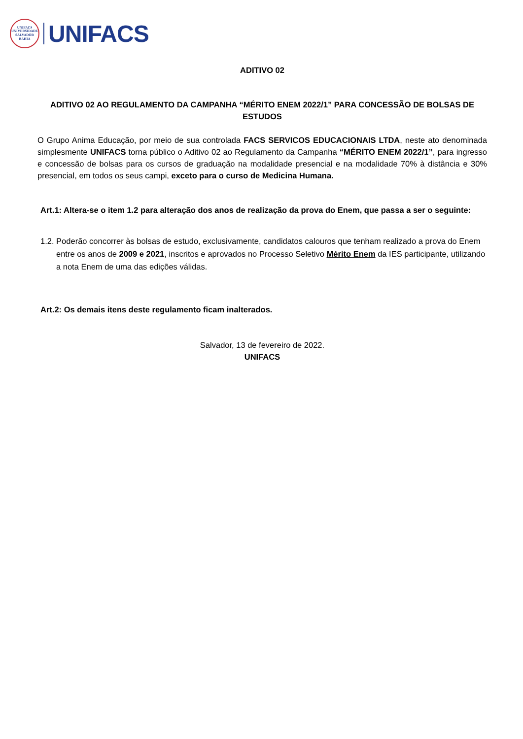UNIFACS
UNIVERSIDADE
SALVADOR
BAHIA
UNIFACS
ADITIVO 02
ADITIVO 02 AO REGULAMENTO DA CAMPANHA “MÉRITO ENEM 2022/1” PARA CONCESSÃO DE BOLSAS DE ESTUDOS
O Grupo Anima Educação, por meio de sua controlada FACS SERVICOS EDUCACIONAIS LTDA, neste ato denominada simplesmente UNIFACS torna público o Aditivo 02 ao Regulamento da Campanha “MÉRITO ENEM 2022/1”, para ingresso e concessão de bolsas para os cursos de graduação na modalidade presencial e na modalidade 70% à distância e 30% presencial, em todos os seus campi, exceto para o curso de Medicina Humana.
Art.1: Altera-se o item 1.2 para alteração dos anos de realização da prova do Enem, que passa a ser o seguinte:
1.2. Poderão concorrer às bolsas de estudo, exclusivamente, candidatos calouros que tenham realizado a prova do Enem entre os anos de 2009 e 2021, inscritos e aprovados no Processo Seletivo Mérito Enem da IES participante, utilizando a nota Enem de uma das edições válidas.
Art.2: Os demais itens deste regulamento ficam inalterados.
Salvador, 13 de fevereiro de 2022.
UNIFACS